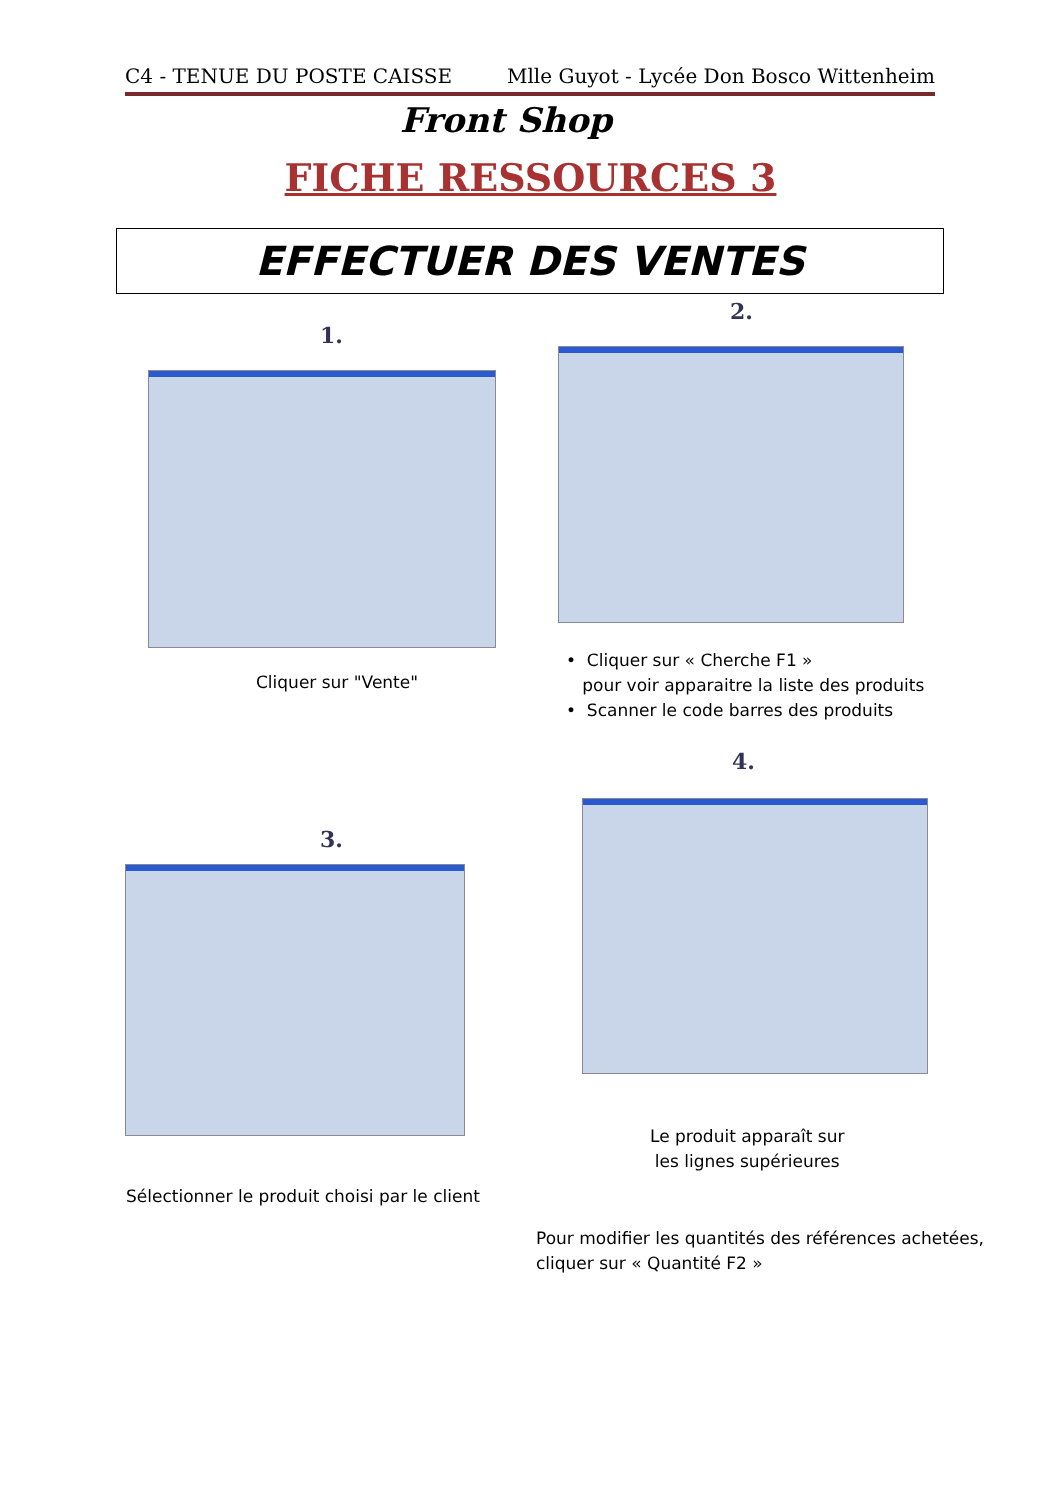C4 - TENUE DU POSTE CAISSE Mlle Guyot - Lycée Don Bosco Wittenheim
Front Shop
FICHE RESSOURCES 3
EFFECTUER DES VENTES
1.
Cliquer sur "Vente"
2.
• Cliquer sur « Cherche F1 »
pour voir apparaitre la liste des produits
• Scanner le code barres des produits
3.
Sélectionner le produit choisi par le client
4.
Le produit apparaît sur
les lignes supérieures
Pour modifier les quantités des références achetées,
cliquer sur « Quantité F2 »